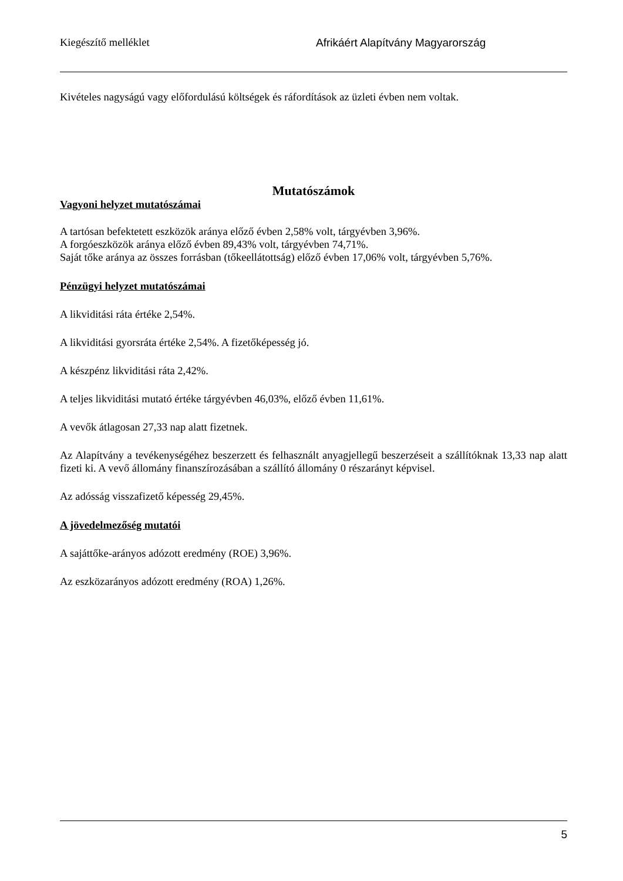Kiegészítő melléklet Afrikáért Alapítvány Magyarország
Kivételes nagyságú vagy előfordulású költségek és ráfordítások az üzleti évben nem voltak.
Mutatószámok
Vagyoni helyzet mutatószámai
A tartósan befektetett eszközök aránya előző évben 2,58% volt, tárgyévben 3,96%.
A forgóeszközök aránya előző évben 89,43% volt, tárgyévben 74,71%.
Saját tőke aránya az összes forrásban (tőkeellátottság) előző évben 17,06% volt, tárgyévben 5,76%.
Pénzügyi helyzet mutatószámai
A likviditási ráta értéke 2,54%.
A likviditási gyorsráta értéke 2,54%. A fizetőképesség jó.
A készpénz likviditási ráta 2,42%.
A teljes likviditási mutató értéke tárgyévben 46,03%, előző évben 11,61%.
A vevők átlagosan 27,33 nap alatt fizetnek.
Az Alapítvány a tevékenységéhez beszerzett és felhasznált anyagjellegű beszerzéseit a szállítóknak 13,33 nap alatt fizeti ki. A vevő állomány finanszírozásában a szállító állomány 0 részarányt képvisel.
Az adósság visszafizető képesség 29,45%.
A jövedelmezőség mutatói
A sajáttőke-arányos adózott eredmény (ROE) 3,96%.
Az eszközarányos adózott eredmény (ROA) 1,26%.
5